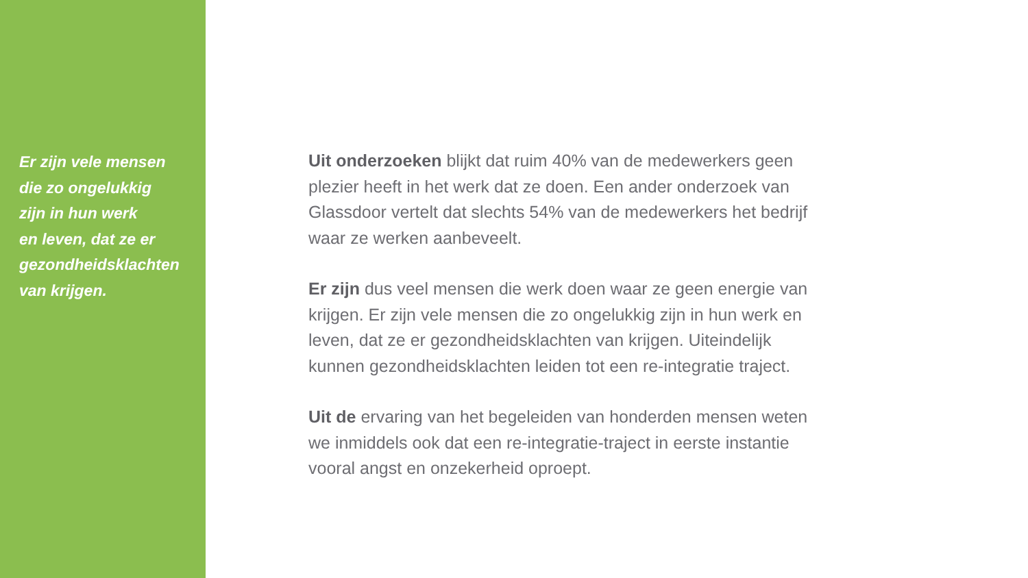Er zijn vele mensen
die zo ongelukkig
zijn in hun werk
en leven, dat ze er
gezondheidsklachten
van krijgen.
Uit onderzoeken blijkt dat ruim 40% van de medewerkers geen plezier heeft in het werk dat ze doen. Een ander onderzoek van Glassdoor vertelt dat slechts 54% van de medewerkers het bedrijf waar ze werken aanbeveelt.
Er zijn dus veel mensen die werk doen waar ze geen energie van krijgen. Er zijn vele mensen die zo ongelukkig zijn in hun werk en leven, dat ze er gezondheidsklachten van krijgen. Uiteindelijk kunnen gezondheidsklachten leiden tot een re-integratie traject.
Uit de ervaring van het begeleiden van honderden mensen weten we inmiddels ook dat een re-integratie-traject in eerste instantie vooral angst en onzekerheid oproept.